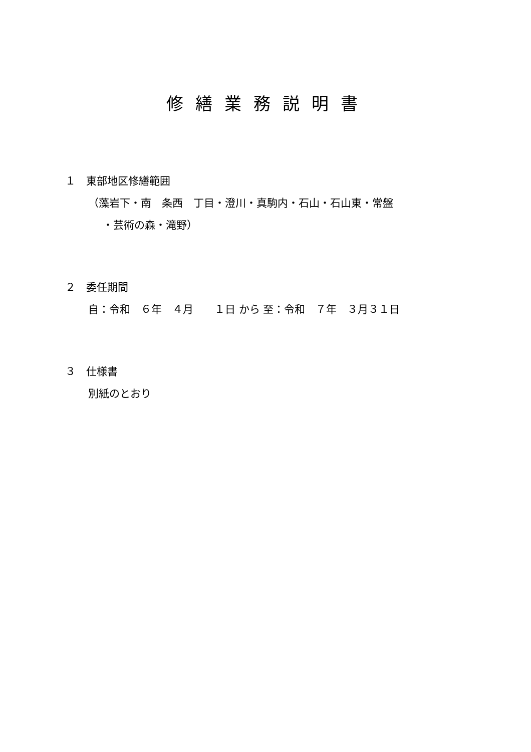修繕業務説明書
１　東部地区修繕範囲
（藻岩下・南　条西　丁目・澄川・真駒内・石山・石山東・常盤
・芸術の森・滝野）
２　委任期間
自：令和　６年　４月　　１日 から 至：令和　７年　３月３１日
３　仕様書
別紙のとおり